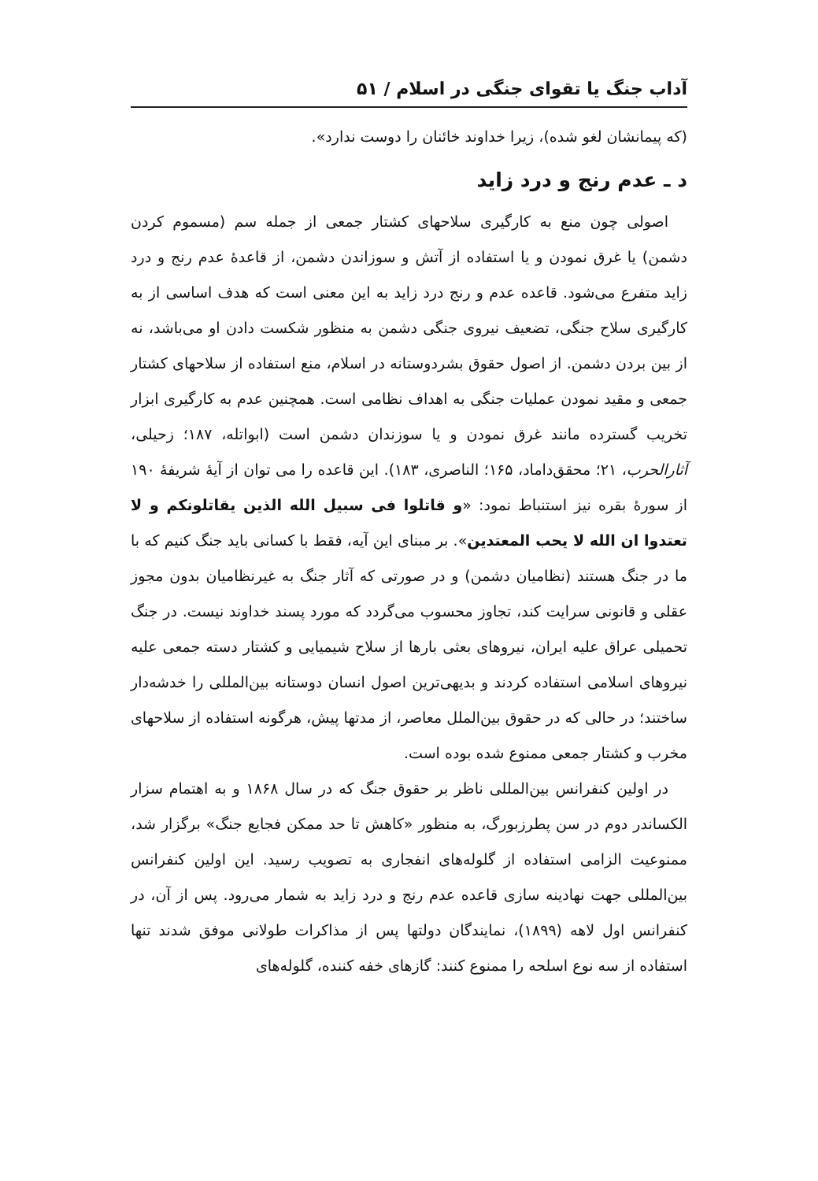آداب جنگ یا تقوای جنگی در اسلام / ۵۱
(که پیمانشان لغو شده)، زیرا خداوند خائنان را دوست ندارد».
د ـ عدم رنج و درد زاید
اصولی چون منع به کارگیری سلاحهای کشتار جمعی از جمله سم (مسموم کردن دشمن) یا غرق نمودن و یا استفاده از آتش و سوزاندن دشمن، از قاعدهٔ عدم رنج و درد زاید متفرع می‌شود. قاعده عدم و رنج درد زاید به این معنی است که هدف اساسی از به کارگیری سلاح جنگی، تضعیف نیروی جنگی دشمن به منظور شکست دادن او می‌باشد، نه از بین بردن دشمن. از اصول حقوق بشردوستانه در اسلام، منع استفاده از سلاحهای کشتار جمعی و مقید نمودن عملیات جنگی به اهداف نظامی است. همچنین عدم به کارگیری ابزار تخریب گسترده مانند غرق نمودن و یا سوزندان دشمن است (ابواتله، ۱۸۷؛ زحیلی، آثارالحرب، ۲۱؛ محقق‌داماد، ۱۶۵؛ الناصری، ۱۸۳). این قاعده را می توان از آیهٔ شریفهٔ ۱۹۰ از سورهٔ بقره نیز استنباط نمود: «و قاتلوا فی سبیل الله الذین یقاتلونکم و لا تعتدوا ان الله لا یحب المعتدین». بر مبنای این آیه، فقط با کسانی باید جنگ کنیم که با ما در جنگ هستند (نظامیان دشمن) و در صورتی که آثار جنگ به غیرنظامیان بدون مجوز عقلی و قانونی سرایت کند، تجاوز محسوب می‌گردد که مورد پسند خداوند نیست. در جنگ تحمیلی عراق علیه ایران، نیروهای بعثی بارها از سلاح شیمیایی و کشتار دسته جمعی علیه نیروهای اسلامی استفاده کردند و بدیهی‌ترین اصول انسان دوستانه بین‌المللی را خدشه‌دار ساختند؛ در حالی که در حقوق بین‌الملل معاصر، از مدتها پیش، هرگونه استفاده از سلاحهای مخرب و کشتار جمعی ممنوع شده بوده است.
در اولین کنفرانس بین‌المللی ناظر بر حقوق جنگ که در سال ۱۸۶۸ و به اهتمام سزار الکساندر دوم در سن پطرزبورگ، به منظور «کاهش تا حد ممکن فجایع جنگ» برگزار شد، ممنوعیت الزامی استفاده از گلوله‌های انفجاری به تصویب رسید. این اولین کنفرانس بین‌المللی جهت نهادینه سازی قاعده عدم رنج و درد زاید به شمار می‌رود. پس از آن، در کنفرانس اول لاهه (۱۸۹۹)، نمایندگان دولتها پس از مذاکرات طولانی موفق شدند تنها استفاده از سه نوع اسلحه را ممنوع کنند: گازهای خفه کننده، گلوله‌های